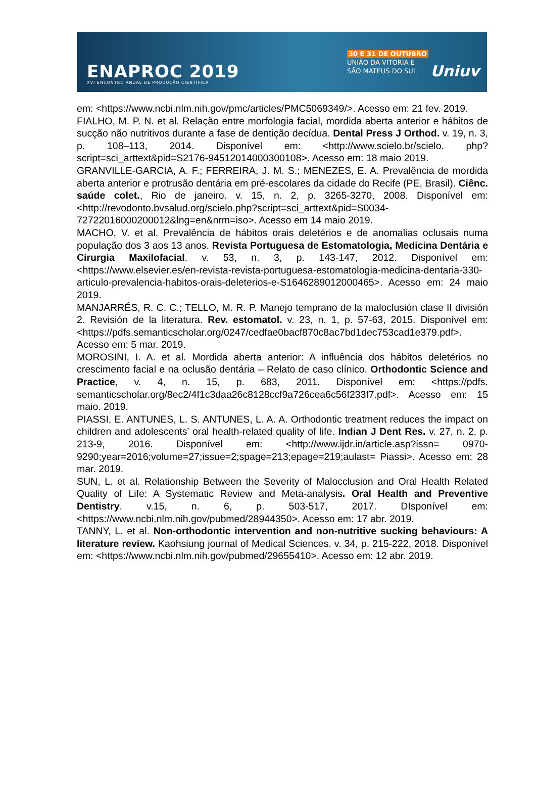ENAPROC 2019
XVI ENCONTRO ANUAL DE PRODUÇÃO CIENTÍFICA
30 E 31 DE OUTUBRO
UNIÃO DA VITÓRIA E
SÃO MATEUS DO SUL
Uniuv
em: <https://www.ncbi.nlm.nih.gov/pmc/articles/PMC5069349/>. Acesso em: 21 fev. 2019.
FIALHO, M. P. N. et al. Relação entre morfologia facial, mordida aberta anterior e hábitos de sucção não nutritivos durante a fase de dentição decídua. Dental Press J Orthod. v. 19, n. 3, p. 108–113, 2014. Disponível em: <http://www.scielo.br/scielo. php?script=sci_arttext&pid=S2176-94512014000300108>. Acesso em: 18 maio 2019.
GRANVILLE-GARCIA, A. F.; FERREIRA, J. M. S.; MENEZES, E. A. Prevalência de mordida aberta anterior e protrusão dentária em pré-escolares da cidade do Recife (PE, Brasil). Ciênc. saúde colet., Rio de janeiro. v. 15, n. 2, p. 3265-3270, 2008. Disponível em: <http://revodonto.bvsalud.org/scielo.php?script=sci_arttext&pid=S0034-72722016000200012&lng=en&nrm=iso>. Acesso em 14 maio 2019.
MACHO, V. et al. Prevalência de hábitos orais deletérios e de anomalias oclusais numa população dos 3 aos 13 anos. Revista Portuguesa de Estomatologia, Medicina Dentária e Cirurgia Maxilofacial. v. 53, n. 3, p. 143-147, 2012. Disponível em: <https://www.elsevier.es/en-revista-revista-portuguesa-estomatologia-medicina-dentaria-330-articulo-prevalencia-habitos-orais-deleterios-e-S1646289012000465>. Acesso em: 24 maio 2019.
MANJARRÉS, R. C. C.; TELLO, M. R. P. Manejo temprano de la maloclusión clase II división 2. Revisión de la literatura. Rev. estomatol. v. 23, n. 1, p. 57-63, 2015. Disponível em: <https://pdfs.semanticscholar.org/0247/cedfae0bacf870c8ac7bd1dec753cad1e379.pdf>. Acesso em: 5 mar. 2019.
MOROSINI, I. A. et al. Mordida aberta anterior: A influência dos hábitos deletérios no crescimento facial e na oclusão dentária – Relato de caso clínico. Orthodontic Science and Practice, v. 4, n. 15, p. 683, 2011. Disponível em: <https://pdfs. semanticscholar.org/8ec2/4f1c3daa26c8128ccf9a726cea6c56f233f7.pdf>. Acesso em: 15 maio. 2019.
PIASSI, E. ANTUNES, L. S. ANTUNES, L. A. A. Orthodontic treatment reduces the impact on children and adolescents' oral health-related quality of life. Indian J Dent Res. v. 27, n. 2, p. 213-9, 2016. Disponível em: <http://www.ijdr.in/article.asp?issn= 0970-9290;year=2016;volume=27;issue=2;spage=213;epage=219;aulast= Piassi>. Acesso em: 28 mar. 2019.
SUN, L. et al. Relationship Between the Severity of Malocclusion and Oral Health Related Quality of Life: A Systematic Review and Meta-analysis. Oral Health and Preventive Dentistry. v.15, n. 6, p. 503-517, 2017. DIsponível em: <https://www.ncbi.nlm.nih.gov/pubmed/28944350>. Acesso em: 17 abr. 2019.
TANNY, L. et al. Non-orthodontic intervention and non-nutritive sucking behaviours: A literature review. Kaohsiung journal of Medical Sciences. v. 34, p. 215-222, 2018. Disponível em: <https://www.ncbi.nlm.nih.gov/pubmed/29655410>. Acesso em: 12 abr. 2019.